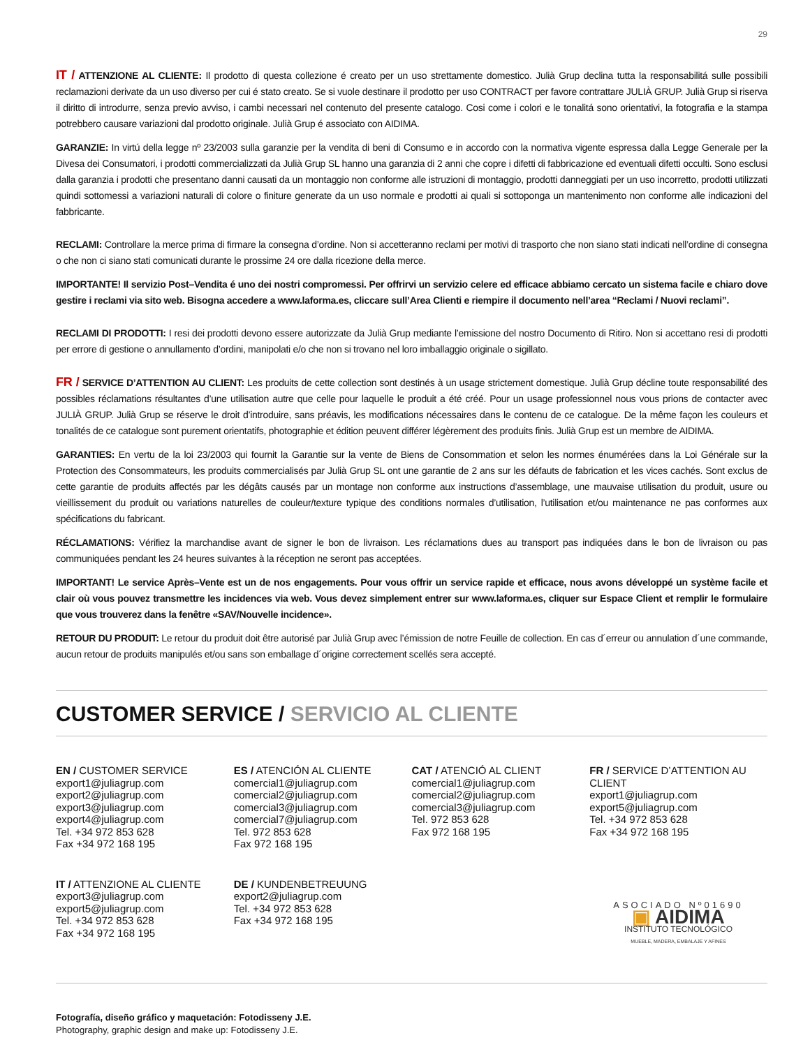29
IT / ATTENZIONE AL CLIENTE: Il prodotto di questa collezione é creato per un uso strettamente domestico. Julià Grup declina tutta la responsabilitá sulle possibili reclamazioni derivate da un uso diverso per cui é stato creato. Se si vuole destinare il prodotto per uso CONTRACT per favore contrattare JULIÀ GRUP. Julià Grup si riserva il diritto di introdurre, senza previo avviso, i cambi necessari nel contenuto del presente catalogo. Cosi come i colori e le tonalitá sono orientativi, la fotografia e la stampa potrebbero causare variazioni dal prodotto originale. Julià Grup é associato con AIDIMA.
GARANZIE: In virtú della legge nº 23/2003 sulla garanzie per la vendita di beni di Consumo e in accordo con la normativa vigente espressa dalla Legge Generale per la Divesa dei Consumatori, i prodotti commercializzati da Julià Grup SL hanno una garanzia di 2 anni che copre i difetti di fabbricazione ed eventuali difetti occulti. Sono esclusi dalla garanzia i prodotti che presentano danni causati da un montaggio non conforme alle istruzioni di montaggio, prodotti danneggiati per un uso incorretto, prodotti utilizzati quindi sottomessi a variazioni naturali di colore o finiture generate da un uso normale e prodotti ai quali si sottoponga un mantenimento non conforme alle indicazioni del fabbricante.
RECLAMI: Controllare la merce prima di firmare la consegna d’ordine. Non si accetteranno reclami per motivi di trasporto che non siano stati indicati nell’ordine di consegna o che non ci siano stati comunicati durante le prossime 24 ore dalla ricezione della merce.
IMPORTANTE! Il servizio Post–Vendita é uno dei nostri compromessi. Per offrirvi un servizio celere ed efficace abbiamo cercato un sistema facile e chiaro dove gestire i reclami via sito web. Bisogna accedere a www.laforma.es, cliccare sull’Area Clienti e riempire il documento nell’area “Reclami / Nuovi reclami”.
RECLAMI DI PRODOTTI: I resi dei prodotti devono essere autorizzate da Julià Grup mediante l’emissione del nostro Documento di Ritiro. Non si accettano resi di prodotti per errore di gestione o annullamento d’ordini, manipolati e/o che non si trovano nel loro imballaggio originale o sigillato.
FR / SERVICE D’ATTENTION AU CLIENT: Les produits de cette collection sont destinés à un usage strictement domestique. Julià Grup décline toute responsabilité des possibles réclamations résultantes d’une utilisation autre que celle pour laquelle le produit a été créé. Pour un usage professionnel nous vous prions de contacter avec JULIÀ GRUP. Julià Grup se réserve le droit d’introduire, sans préavis, les modifications nécessaires dans le contenu de ce catalogue. De la même façon les couleurs et tonalités de ce catalogue sont purement orientatifs, photographie et édition peuvent différer légèrement des produits finis. Julià Grup est un membre de AIDIMA.
GARANTIES: En vertu de la loi 23/2003 qui fournit la Garantie sur la vente de Biens de Consommation et selon les normes énumérées dans la Loi Générale sur la Protection des Consommateurs, les produits commercialisés par Julià Grup SL ont une garantie de 2 ans sur les défauts de fabrication et les vices cachés. Sont exclus de cette garantie de produits affectés par les dégâts causés par un montage non conforme aux instructions d’assemblage, une mauvaise utilisation du produit, usure ou vieillissement du produit ou variations naturelles de couleur/texture typique des conditions normales d’utilisation, l’utilisation et/ou maintenance ne pas conformes aux spécifications du fabricant.
RÉCLAMATIONS: Vérifiez la marchandise avant de signer le bon de livraison. Les réclamations dues au transport pas indiquées dans le bon de livraison ou pas communiquées pendant les 24 heures suivantes à la réception ne seront pas acceptées.
IMPORTANT! Le service Après–Vente est un de nos engagements. Pour vous offrir un service rapide et efficace, nous avons développé un système facile et clair où vous pouvez transmettre les incidences via web. Vous devez simplement entrer sur www.laforma.es, cliquer sur Espace Client et remplir le formulaire que vous trouverez dans la fenêtre «SAV/Nouvelle incidence».
RETOUR DU PRODUIT: Le retour du produit doit être autorisé par Julià Grup avec l’émission de notre Feuille de collection. En cas d´erreur ou annulation d´une commande, aucun retour de produits manipulés et/ou sans son emballage d´origine correctement scellés sera accepté.
CUSTOMER SERVICE / SERVICIO AL CLIENTE
EN / CUSTOMER SERVICE
export1@juliagrup.com
export2@juliagrup.com
export3@juliagrup.com
export4@juliagrup.com
Tel. +34 972 853 628
Fax +34 972 168 195
ES / ATENCIÓN AL CLIENTE
comercial1@juliagrup.com
comercial2@juliagrup.com
comercial3@juliagrup.com
comercial7@juliagrup.com
Tel. 972 853 628
Fax 972 168 195
CAT / ATENCIÓ AL CLIENT
comercial1@juliagrup.com
comercial2@juliagrup.com
comercial3@juliagrup.com
Tel. 972 853 628
Fax 972 168 195
FR / SERVICE D’ATTENTION AU CLIENT
export1@juliagrup.com
export5@juliagrup.com
Tel. +34 972 853 628
Fax +34 972 168 195
IT / ATTENZIONE AL CLIENTE
export3@juliagrup.com
export5@juliagrup.com
Tel. +34 972 853 628
Fax +34 972 168 195
DE / KUNDENBETREUUNG
export2@juliagrup.com
Tel. +34 972 853 628
Fax +34 972 168 195
ASOCIADO Nº01690
▣ AIDIMA
INSTITUTO TECNOLÓGICO
MUEBLE, MADERA, EMBALAJE Y AFINES
Fotografía, diseño gráfico y maquetación: Fotodisseny J.E.
Photography, graphic design and make up: Fotodisseny J.E.